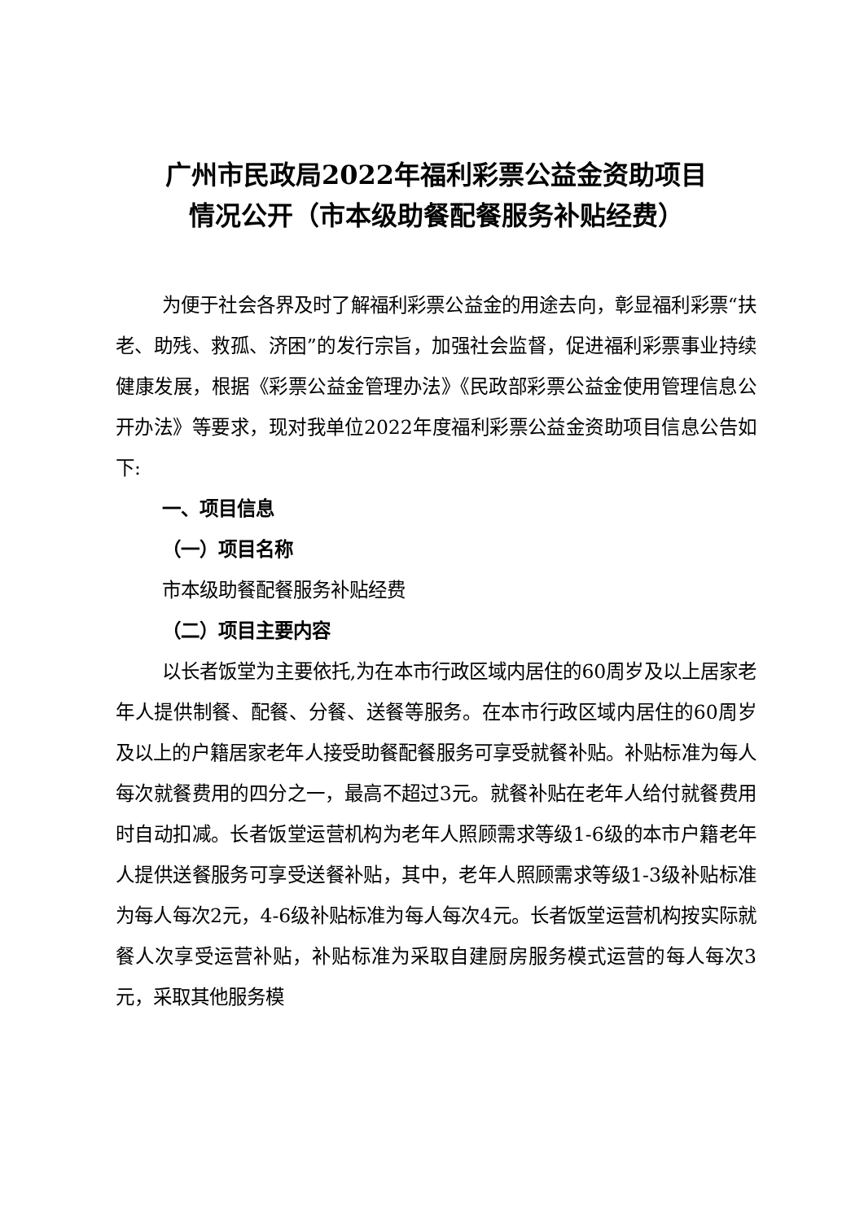广州市民政局2022年福利彩票公益金资助项目
情况公开（市本级助餐配餐服务补贴经费）
为便于社会各界及时了解福利彩票公益金的用途去向，彰显福利彩票“扶老、助残、救孤、济困”的发行宗旨，加强社会监督，促进福利彩票事业持续健康发展，根据《彩票公益金管理办法》《民政部彩票公益金使用管理信息公开办法》等要求，现对我单位2022年度福利彩票公益金资助项目信息公告如下:
一、项目信息
（一）项目名称
市本级助餐配餐服务补贴经费
（二）项目主要内容
以长者饭堂为主要依托,为在本市行政区域内居住的60周岁及以上居家老年人提供制餐、配餐、分餐、送餐等服务。在本市行政区域内居住的60周岁及以上的户籍居家老年人接受助餐配餐服务可享受就餐补贴。补贴标准为每人每次就餐费用的四分之一，最高不超过3元。就餐补贴在老年人给付就餐费用时自动扣减。长者饭堂运营机构为老年人照顾需求等级1-6级的本市户籍老年人提供送餐服务可享受送餐补贴，其中，老年人照顾需求等级1-3级补贴标准为每人每次2元，4-6级补贴标准为每人每次4元。长者饭堂运营机构按实际就餐人次享受运营补贴，补贴标准为采取自建厨房服务模式运营的每人每次3元，采取其他服务模